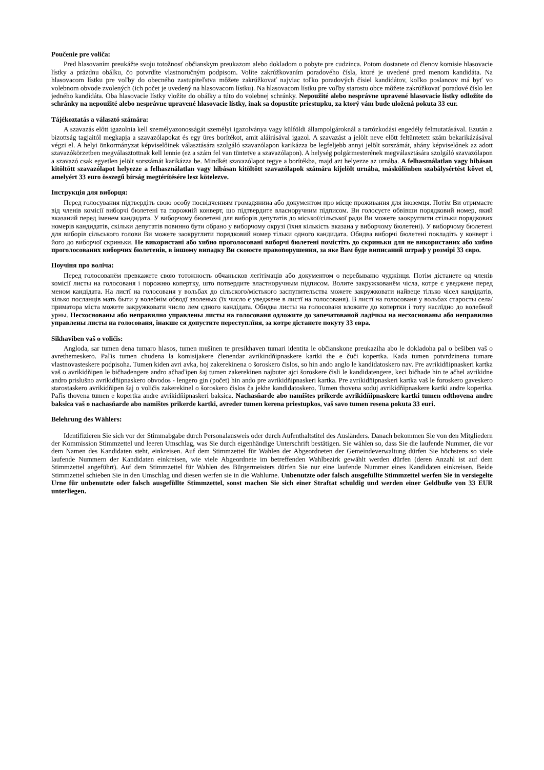Poučenie pre voliča:
Pred hlasovaním preukážte svoju totožnosť občianskym preukazom alebo dokladom o pobyte pre cudzinca. Potom dostanete od členov komisie hlasovacie lístky a prázdnu obálku, čo potvrdíte vlastnoručným podpisom. Volíte zakrúžkovaním poradového čísla, ktoré je uvedené pred menom kandidáta. Na hlasovacom lístku pre voľby do obecného zastupiteľstva môžete zakrúžkovať najviac toľko poradových čísiel kandidátov, koľko poslancov má byť vo volebnom obvode zvolených (ich počet je uvedený na hlasovacom lístku). Na hlasovacom lístku pre voľby starostu obce môžete zakrúžkovať poradové číslo len jedného kandidáta. Oba hlasovacie lístky vložíte do obálky a túto do volebnej schránky. Nepoužité alebo nesprávne upravené hlasovacie lístky odložíte do schránky na nepoužité alebo nesprávne upravené hlasovacie lístky, inak sa dopustíte priestupku, za ktorý vám bude uložená pokuta 33 eur.
Tájékoztatás a választó számára:
A szavazás előtt igazolnia kell személyazonosságát személyi igazolványa vagy külföldi állampolgároknál a tartózkodási engedély felmutatásával. Ezután a bizottság tagjaitól megkapja a szavazólapokat és egy üres borítékot, amit aláírásával igazol. A szavazást a jelölt neve előtt feltüntetett szám bekarikázásával végzi el. A helyi önkormányzat képviselőinek választására szolgáló szavazólapon karikázza be legfeljebb annyi jelölt sorszámát, ahány képviselőnek az adott szavazókörzetben megválasztottnak kell lennie (ez a szám fel van tüntetve a szavazólapon). A helység polgármesterének megválasztására szolgáló szavazólapon a szavazó csak egyetlen jelölt sorszámát karikázza be. Mindkét szavazólapot tegye a borítékba, majd azt helyezze az urnába. A felhasználatlan vagy hibásan kitöltött szavazólapot helyezze a felhasználatlan vagy hibásan kitöltött szavazólapok számára kijelölt urnába, máskülönben szabálysértést követ el, amelyért 33 euro összegű bírság megtérítésére lesz kötelezve.
Інструкція для виборця:
Перед голосування підтвердіть свою особу посвідченням громадянина або документом про місце проживання для іноземця. Потім Ви отримаєте від членів комісії виборчі бюлетені та порожній конверт, що підтвердите власноручним підписом. Ви голосуєте обвівши порядковий номер, який вказаний перед іменем кандидата. У виборчому бюлетені для виборів депутатів до міської/сільської ради Ви можете заокруглити стільки порядкових номерів кандидатів, скільки депутатів повинно бути обрано у виборчому окрузі (їхня кількість вказана у виборчому бюлетені). У виборчому бюлетені для виборів сільського голови Ви можете заокруглити порядковий номер тільки одного кандидата. Обидва виборчі бюлетені покладіть у конверт і його до виборчої скриньки. Не використані або хибно проголосовані виборчі бюлетені помістіть до скриньки для не використаних або хибно проголосованих виборчих бюлетенів, в іншому випадку Ви скоюєте правопорушення, за яке Вам буде виписаний штраф у розмірі 33 євро.
Поучіня про воліча:
Перед голосованём превкажете свою тотожность обчаньсков леґітімаців або документом о перебываню чуджінця. Потім дістанете од членів комісії листы на голосованя і порожню копертку, што потвердите властноручным підписом. Волите закружкованём чісла, котре є уведжене перед меном кандідата. На листї на голосованя у вольбах до сільского/містького заспупительства можете закружковати найвеце тілько чісел кандідатів, кілько посланців мать быти у волебнім обводї зволеных (їх число є уведжене в листї на голосованя). В листї на голосованя у вольбах старосты села/приматора міста можете закружковати число лем єдного кандідата. Обидва листы на голосованя вложите до копертки і тоту наслїдно до волебной урны. Несхоснованы або неправилно управлены листы на голосованя одложите до запечатованой ладічкы на несхоснованы або неправилно управлены листы на голосованя, інакше ся допустите переступлїня, за котре дістанете покуту 33 евра.
Sikhaviben vaš o voličis:
Angloda, sar tumen dena tumaro hlasos, tumen mušinen te presikhaven tumari identita le občianskone preukaziha abo le dokladoha pal o bešiben vaš o avrethemeskero. Paľis tumen chudena la komisijakere členendar avrikindňipnaskere kartki the e čuči kopertka. Kada tumen potvrdzinena tumare vlastnovasteskere podpisoha. Tumen kiden avri avka, hoj zakerekinena o šoroskero čislos, so hin ando anglo le kandidatoskero nav. Pre avrikidňipnaskeri kartka vaš o avrikidňipen le bičhadengere andro ačhaďipen šaj tumen zakerekinen najbuter ajci šoroskere čisli le kandidatengere, keci bičhade hin te ačhel avrikidne andro prislušno avrikidňipnaskero obvodos - lengero gin (počet) hin ando pre avrikidňipnaskeri kartka. Pre avrikidňipnaskeri kartka vaš le foroskero gaveskero starostaskero avrikidňipen šaj o voličis zakerekinel o šoroskero čislos ča jekhe kandidatoskero. Tumen thovena soduj avrikidňipnaskere kartki andre kopertka. Paľis thovena tumen e kopertka andre avrikidňipnaskeri baksica. Nachasňarde abo namištes prikerde avrikidňipnaskere kartki tumen odthovena andre baksica vaš o nachasňarde abo namištes prikerde kartki, avreder tumen kerena priestupkos, vaš savo tumen resena pokuta 33 euri.
Belehrung des Wählers:
Identifizieren Sie sich vor der Stimmabgabe durch Personalausweis oder durch Aufenthaltstitel des Ausländers. Danach bekommen Sie von den Mitgliedern der Kommission Stimmzettel und leeren Umschlag, was Sie durch eigenhändige Unterschrift bestätigen. Sie wählen so, dass Sie die laufende Nummer, die vor dem Namen des Kandidaten steht, einkreisen. Auf dem Stimmzettel für Wahlen der Abgeordneten der Gemeindeverwaltung dürfen Sie höchstens so viele laufende Nummern der Kandidaten einkreisen, wie viele Abgeordnete im betreffenden Wahlbezirk gewählt werden dürfen (deren Anzahl ist auf dem Stimmzettel angeführt). Auf dem Stimmzettel für Wahlen des Bürgermeisters dürfen Sie nur eine laufende Nummer eines Kandidaten einkreisen. Beide Stimmzettel schieben Sie in den Umschlag und diesen werfen sie in die Wahlurne. Unbenutzte oder falsch ausgefüllte Stimmzettel werfen Sie in versiegelte Urne für unbenutzte oder falsch ausgefüllte Stimmzettel, sonst machen Sie sich einer Straftat schuldig und werden einer Geldbuße von 33 EUR unterliegen.